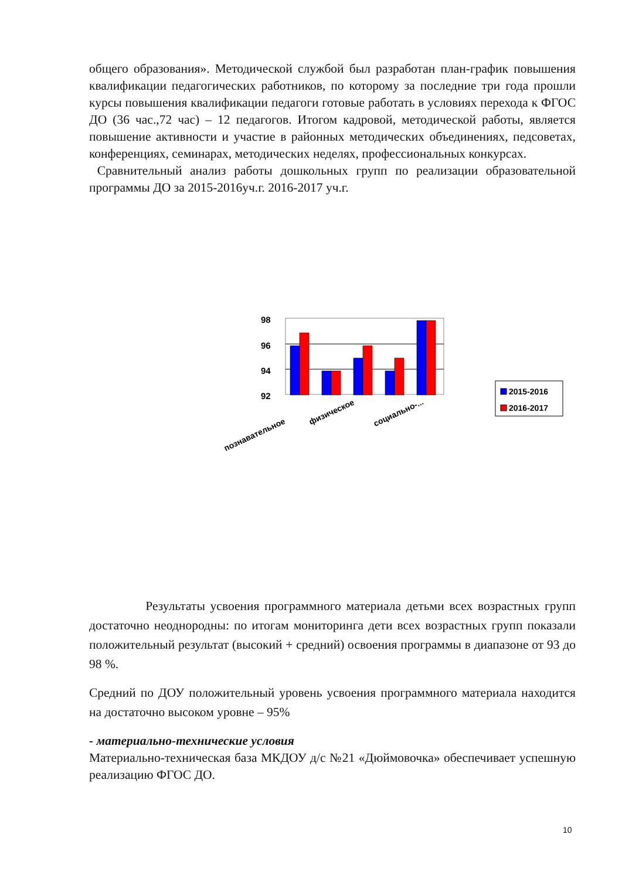общего образования». Методической службой был разработан план-график повышения квалификации педагогических работников, по которому за последние три года прошли курсы повышения квалификации педагоги готовые работать в условиях перехода к ФГОС ДО (36 час.,72 час) – 12 педагогов. Итогом кадровой, методической работы, является повышение активности и участие в районных методических объединениях, педсоветах, конференциях, семинарах, методических неделях, профессиональных конкурсах.
Сравнительный анализ работы дошкольных групп по реализации образовательной программы ДО за 2015-2016уч.г. 2016-2017 уч.г.
98
96
94
92
познавательное
физическое
социально-...
2015-2016
2016-2017
Результаты усвоения программного материала детьми всех возрастных групп достаточно неоднородны: по итогам мониторинга дети всех возрастных групп показали положительный результат (высокий + средний) освоения программы в диапазоне от 93 до 98 %.
Средний по ДОУ положительный уровень усвоения программного материала находится на достаточно высоком уровне – 95%
- материально-технические условия
Материально-техническая база МКДОУ д/с №21 «Дюймовочка» обеспечивает успешную реализацию ФГОС ДО.
10